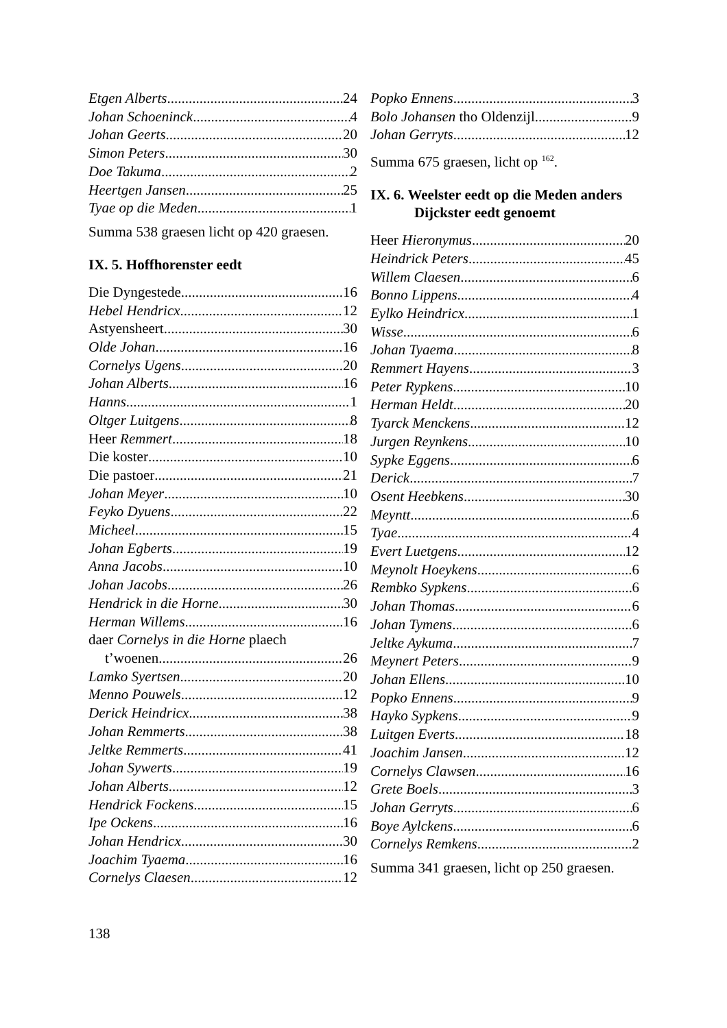Etgen Alberts 24
Johan Schoeninck 4
Johan Geerts 20
Simon Peters 30
Doe Takuma 2
Heertgen Jansen 25
Tyae op die Meden 1
Summa 538 graesen licht op 420 graesen.
IX. 5. Hoffhorenster eedt
Die Dyngestede 16
Hebel Hendricx 12
Astyensheert 30
Olde Johan 16
Cornelys Ugens 20
Johan Alberts 16
Hanns 1
Oltger Luitgens 8
Heer Remmert 18
Die koster 10
Die pastoer 21
Johan Meyer 10
Feyko Dyuens 22
Micheel 15
Johan Egberts 19
Anna Jacobs 10
Johan Jacobs 26
Hendrick in die Horne 30
Herman Willems 16
daer Cornelys in die Horne plaech
t’woenen 26
Lamko Syertsen 20
Menno Pouwels 12
Derick Heindricx 38
Johan Remmerts 38
Jeltke Remmerts 41
Johan Sywerts 19
Johan Alberts 12
Hendrick Fockens 15
Ipe Ockens 16
Johan Hendricx 30
Joachim Tyaema 16
Cornelys Claesen 12
Popko Ennens 3
Bolo Johansen tho Oldenzijl 9
Johan Gerryts 12
Summa 675 graesen, licht op <sup>162</sup>.
IX. 6. Weelster eedt op die Meden anders Dijckster eedt genoemt
Heer Hieronymus 20
Heindrick Peters 45
Willem Claesen 6
Bonno Lippens 4
Eylko Heindricx 1
Wisse 6
Johan Tyaema 8
Remmert Hayens 3
Peter Rypkens 10
Herman Heldt 20
Tyarck Menckens 12
Jurgen Reynkens 10
Sypke Eggens 6
Derick 7
Osent Heebkens 30
Meyntt 6
Tyae 4
Evert Luetgens 12
Meynolt Hoeykens 6
Rembko Sypkens 6
Johan Thomas 6
Johan Tymens 6
Jeltke Aykuma 7
Meynert Peters 9
Johan Ellens 10
Popko Ennens 9
Hayko Sypkens 9
Luitgen Everts 18
Joachim Jansen 12
Cornelys Clawsen 16
Grete Boels 3
Johan Gerryts 6
Boye Aylckens 6
Cornelys Remkens 2
Summa 341 graesen, licht op 250 graesen.
138